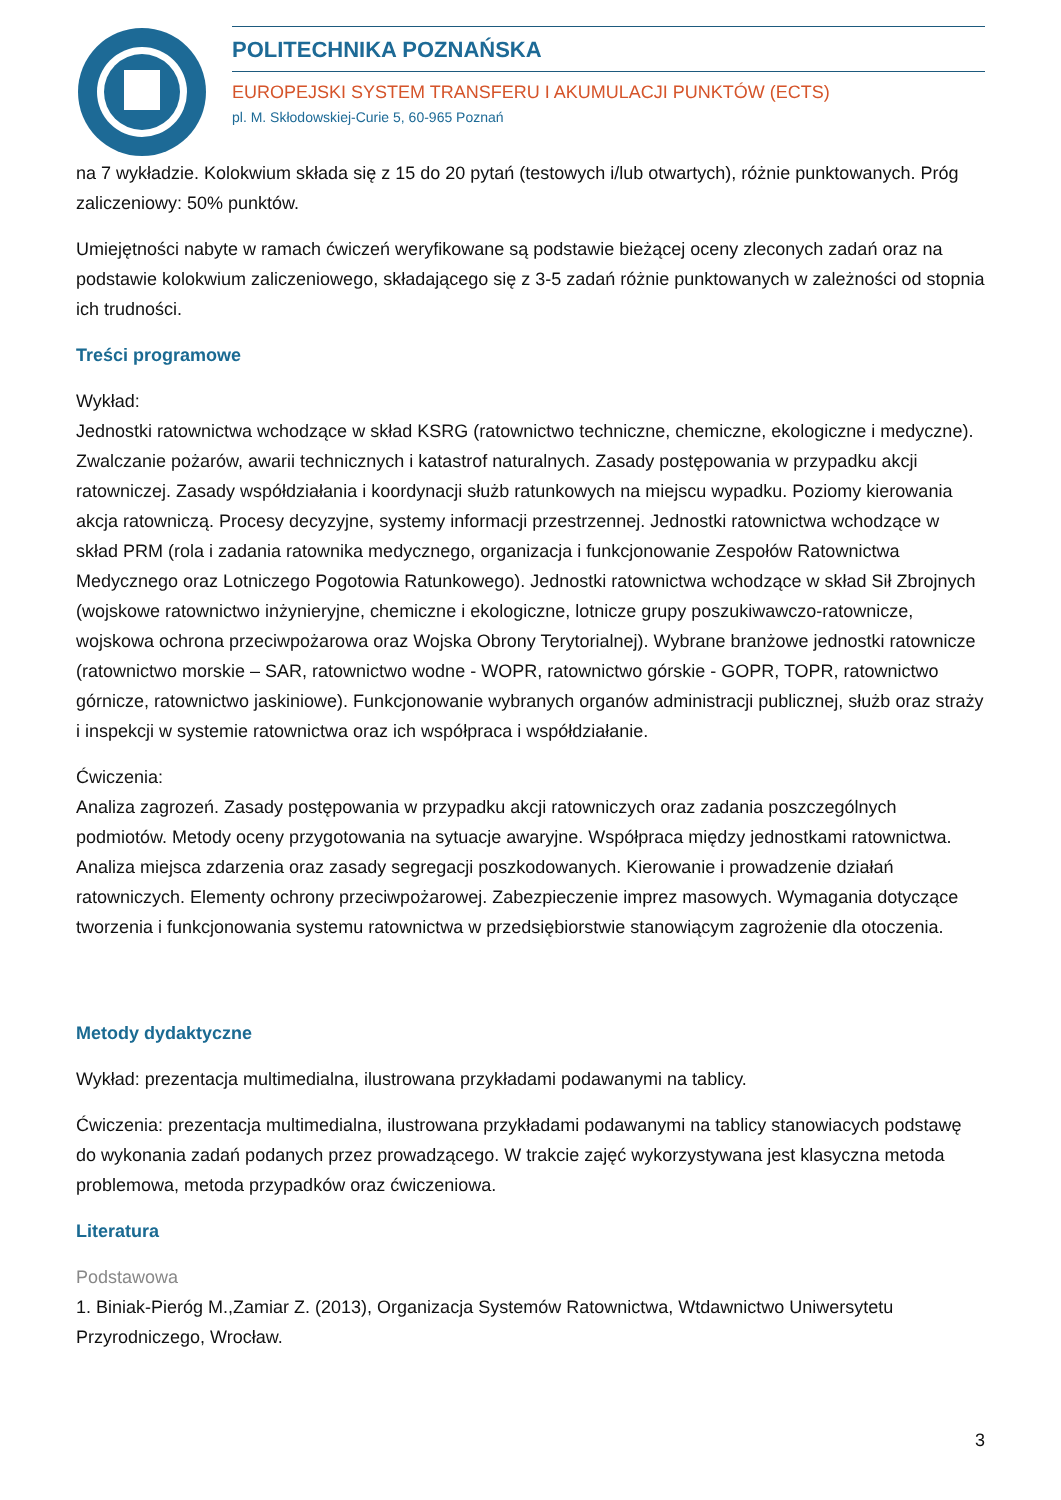POLITECHNIKA POZNAŃSKA
EUROPEJSKI SYSTEM TRANSFERU I AKUMULACJI PUNKTÓW (ECTS)
pl. M. Skłodowskiej-Curie 5, 60-965 Poznań
na 7 wykładzie. Kolokwium składa się z 15 do 20 pytań (testowych i/lub otwartych), różnie punktowanych. Próg zaliczeniowy: 50% punktów.
Umiejętności nabyte w ramach ćwiczeń weryfikowane są podstawie bieżącej oceny zleconych zadań oraz na podstawie kolokwium zaliczeniowego, składającego się z 3-5 zadań różnie punktowanych w zależności od stopnia ich trudności.
Treści programowe
Wykład:
Jednostki ratownictwa wchodzące w skład KSRG (ratownictwo techniczne, chemiczne, ekologiczne i medyczne). Zwalczanie pożarów, awarii technicznych i katastrof naturalnych. Zasady postępowania w przypadku akcji ratowniczej. Zasady współdziałania i koordynacji służb ratunkowych na miejscu wypadku. Poziomy kierowania akcja ratowniczą. Procesy decyzyjne, systemy informacji przestrzennej. Jednostki ratownictwa wchodzące w skład PRM (rola i zadania ratownika medycznego, organizacja i funkcjonowanie Zespołów Ratownictwa Medycznego oraz Lotniczego Pogotowia Ratunkowego). Jednostki ratownictwa wchodzące w skład Sił Zbrojnych (wojskowe ratownictwo inżynieryjne, chemiczne i ekologiczne, lotnicze grupy poszukiwawczo-ratownicze, wojskowa ochrona przeciwpożarowa oraz Wojska Obrony Terytorialnej). Wybrane branżowe jednostki ratownicze (ratownictwo morskie – SAR, ratownictwo wodne - WOPR, ratownictwo górskie - GOPR, TOPR, ratownictwo górnicze, ratownictwo jaskiniowe). Funkcjonowanie wybranych organów administracji publicznej, służb oraz straży i inspekcji w systemie ratownictwa oraz ich współpraca i współdziałanie.
Ćwiczenia:
Analiza zagrozeń. Zasady postępowania w przypadku akcji ratowniczych oraz zadania poszczególnych podmiotów. Metody oceny przygotowania na sytuacje awaryjne. Współpraca między jednostkami ratownictwa. Analiza miejsca zdarzenia oraz zasady segregacji poszkodowanych. Kierowanie i prowadzenie działań ratowniczych. Elementy ochrony przeciwpożarowej. Zabezpieczenie imprez masowych. Wymagania dotyczące tworzenia i funkcjonowania systemu ratownictwa w przedsiębiorstwie stanowiącym zagrożenie dla otoczenia.
Metody dydaktyczne
Wykład: prezentacja multimedialna, ilustrowana przykładami podawanymi na tablicy.
Ćwiczenia: prezentacja multimedialna, ilustrowana przykładami podawanymi na tablicy stanowiacych podstawę do wykonania zadań podanych przez prowadzącego. W trakcie zajęć wykorzystywana jest klasyczna metoda problemowa, metoda przypadków oraz ćwiczeniowa.
Literatura
Podstawowa
1. Biniak-Pieróg M.,Zamiar Z. (2013), Organizacja Systemów Ratownictwa, Wtdawnictwo Uniwersytetu Przyrodniczego, Wrocław.
3